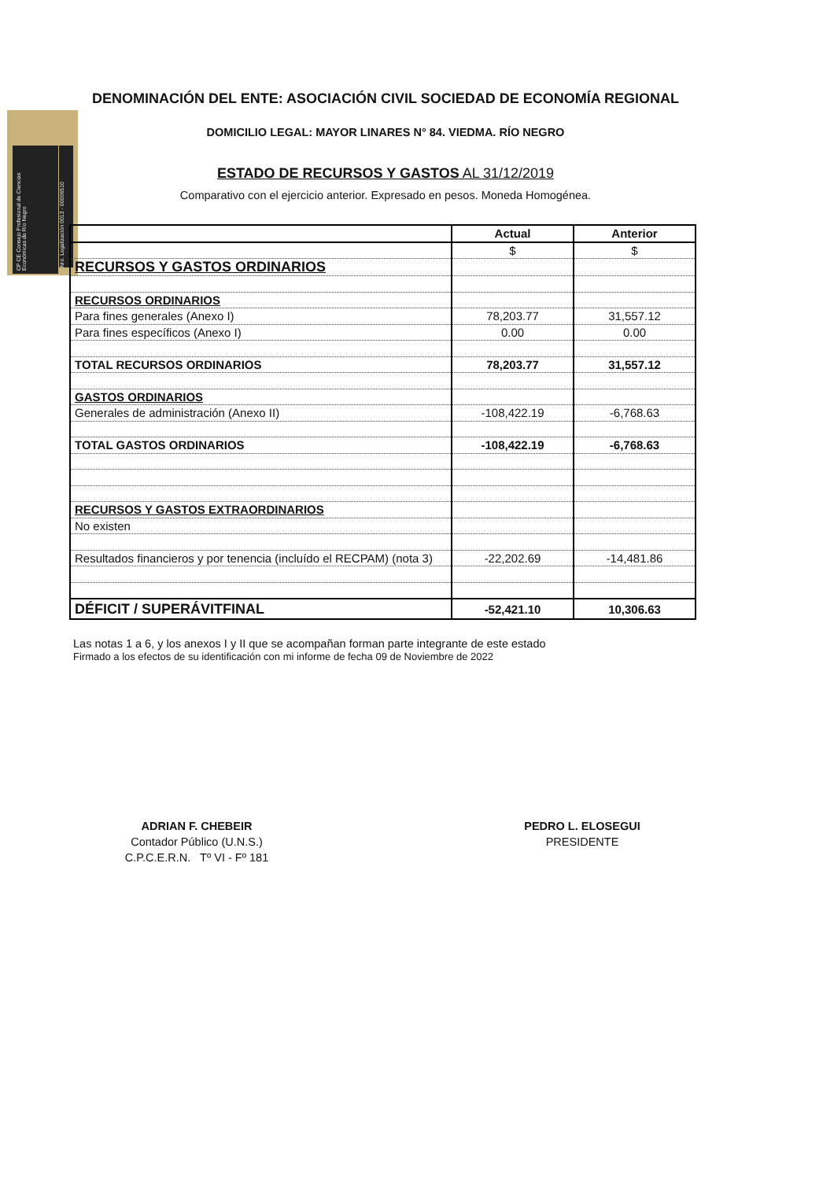DENOMINACIÓN DEL ENTE: ASOCIACIÓN CIVIL SOCIEDAD DE ECONOMÍA REGIONAL
CP CE Consejo Profesional de Ciencias Económicas de Río Negro
Nro. Legalización 0013 - 00006510
DOMICILIO LEGAL: MAYOR LINARES N° 84. VIEDMA. RÍO NEGRO
ESTADO DE RECURSOS Y GASTOS AL 31/12/2019
Comparativo con el ejercicio anterior. Expresado en pesos. Moneda Homogénea.
| | Actual | Anterior |
| --- | --- | --- |
| | $ | $ |
| RECURSOS Y GASTOS ORDINARIOS | | |
| RECURSOS ORDINARIOS | | |
| Para fines generales (Anexo I) | 78,203.77 | 31,557.12 |
| Para fines específicos (Anexo I) | 0.00 | 0.00 |
| TOTAL RECURSOS ORDINARIOS | 78,203.77 | 31,557.12 |
| GASTOS ORDINARIOS | | |
| Generales de administración (Anexo II) | -108,422.19 | -6,768.63 |
| TOTAL GASTOS ORDINARIOS | -108,422.19 | -6,768.63 |
| RECURSOS Y GASTOS EXTRAORDINARIOS | | |
| No existen | | |
| Resultados financieros y por tenencia (incluído el RECPAM) (nota 3) | -22,202.69 | -14,481.86 |
| DÉFICIT / SUPERÁVITFINAL | -52,421.10 | 10,306.63 |
Las notas 1 a 6, y los anexos I y II que se acompañan forman parte integrante de este estado
Firmado a los efectos de su identificación con mi informe de fecha 09 de Noviembre de 2022
ADRIAN F. CHEBEIR
Contador Público (U.N.S.)
C.P.C.E.R.N. Tº VI - Fº 181
PEDRO L. ELOSEGUI
PRESIDENTE